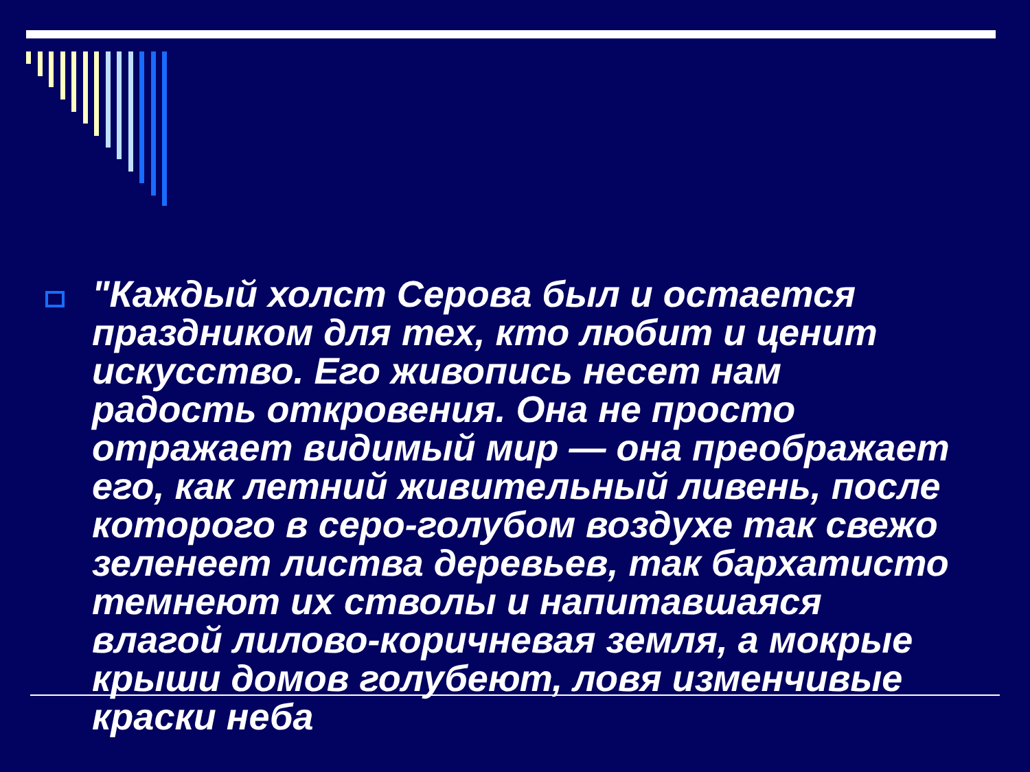"Каждый холст Серова был и остается праздником для тех, кто любит и ценит искусство. Его живопись несет нам радость откровения. Она не просто отражает видимый мир — она преображает его, как летний живительный ливень, после которого в серо-голубом воздухе так свежо зеленеет листва деревьев, так бархатисто темнеют их стволы и напитавшаяся влагой лилово-коричневая земля, а мокрые крыши домов голубеют, ловя изменчивые краски неба